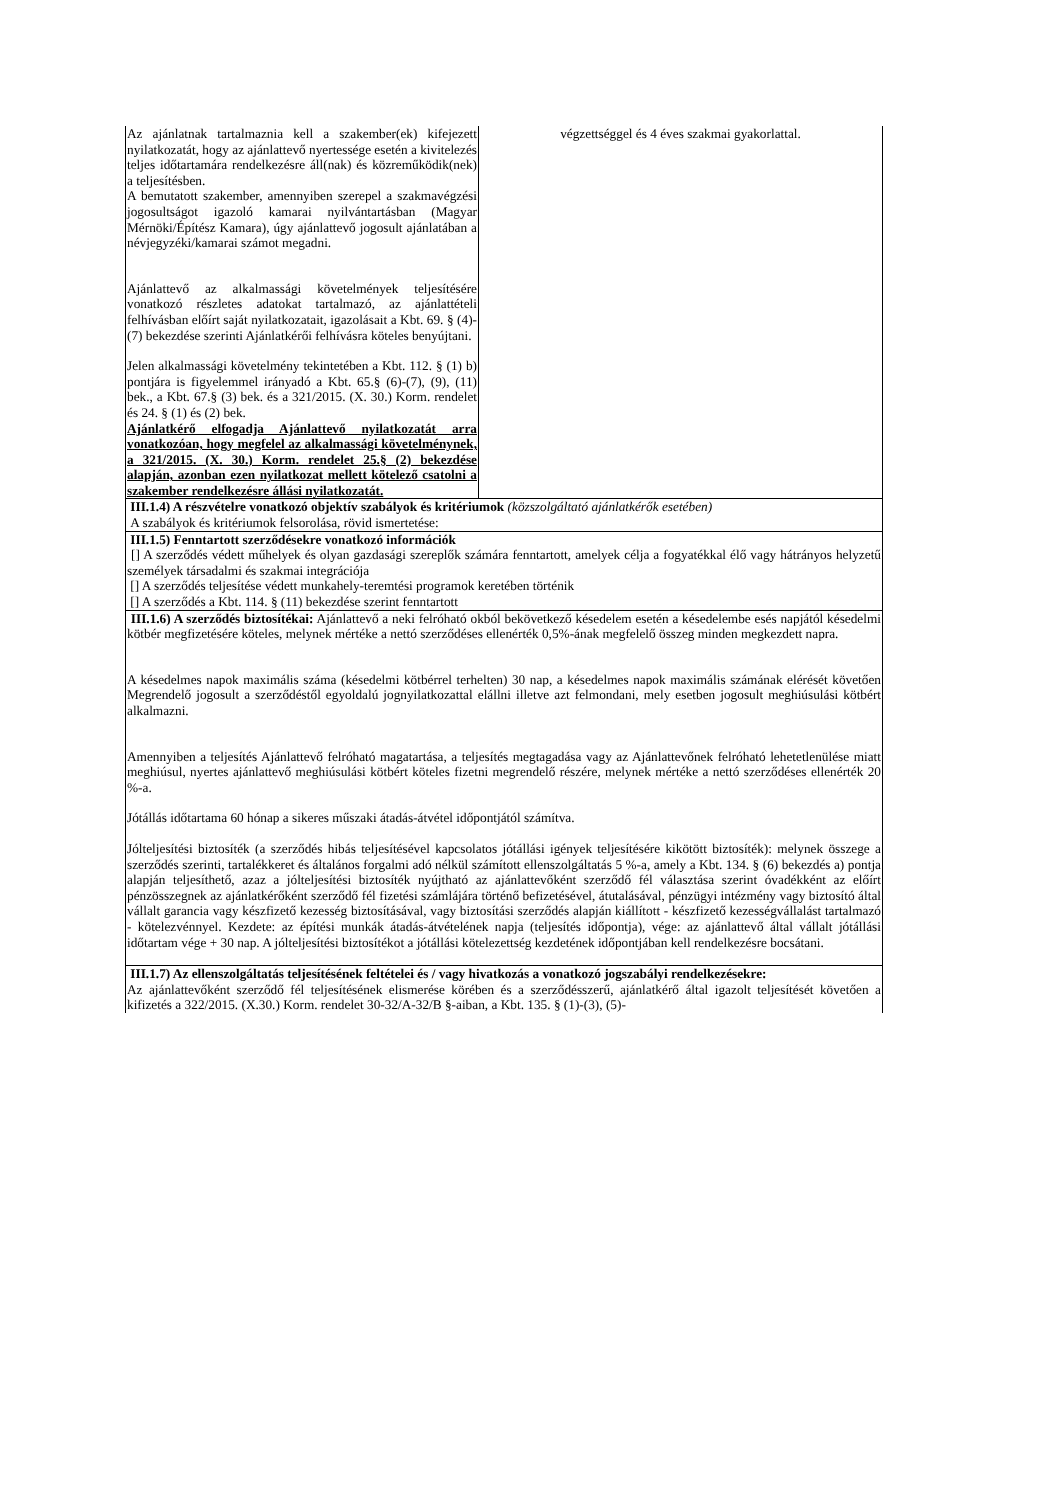| Az ajánlatnak tartalmaznia kell a szakember(ek) kifejezett nyilatkozatát, hogy az ajánlattevő nyertessége esetén a kivitelezés teljes időtartamára rendelkezésre áll(nak) és közreműködik(nek) a teljesítésben. A bemutatott szakember, amennyiben szerepel a szakmavégzési jogosultságot igazoló kamarai nyilvántartásban (Magyar Mérnöki/Építész Kamara), úgy ajánlattevő jogosult ajánlatában a névjegyzéki/kamarai számot megadni. Ajánlattevő az alkalmassági követelmények teljesítésére vonatkozó részletes adatokat tartalmazó, az ajánlattételi felhívásban előírt saját nyilatkozatait, igazolásait a Kbt. 69. § (4)-(7) bekezdése szerinti Ajánlatkérői felhívásra köteles benyújtani. Jelen alkalmassági követelmény tekintetében a Kbt. 112. § (1) b) pontjára is figyelemmel irányadó a Kbt. 65.§ (6)-(7), (9), (11) bek., a Kbt. 67.§ (3) bek. és a 321/2015. (X. 30.) Korm. rendelet és 24. § (1) és (2) bek. Ajánlatkérő elfogadja Ajánlattevő nyilatkozatát arra vonatkozóan, hogy megfelel az alkalmassági követelménynek, a 321/2015. (X. 30.) Korm. rendelet 25.§ (2) bekezdése alapján, azonban ezen nyilatkozat mellett kötelező csatolni a szakember rendelkezésre állási nyilatkozatát. | végzettséggel és 4 éves szakmai gyakorlattal. |
| III.1.4) A részvételre vonatkozó objektív szabályok és kritériumok (közszolgáltató ajánlatkérők esetében) A szabályok és kritériumok felsorolása, rövid ismertetése: | |
| III.1.5) Fenntartott szerződésekre vonatkozó információk [] A szerződés védett műhelyek és olyan gazdasági szereplők számára fenntartott, amelyek célja a fogyatékkal élő vagy hátrányos helyzetű személyek társadalmi és szakmai integrációja [] A szerződés teljesítése védett munkahely-teremtési programok keretében történik [] A szerződés a Kbt. 114. § (11) bekezdése szerint fenntartott | |
| III.1.6) A szerződés biztosítékai: Ajánlattevő a neki felróható okból bekövetkező késedelem esetén a késedelembe esés napjától késedelmi kötbér megfizetésére köteles, melynek mértéke a nettó szerződéses ellenérték 0,5%-ának megfelelő összeg minden megkezdett napra. A késedelmes napok maximális száma (késedelmi kötbérrel terhelten) 30 nap, a késedelmes napok maximális számának elérését követően Megrendelő jogosult a szerződéstől egyoldalú jognyilatkozattal elállni illetve azt felmondani, mely esetben jogosult meghiúsulási kötbért alkalmazni. Amennyiben a teljesítés Ajánlattevő felróható magatartása, a teljesítés megtagadása vagy az Ajánlattevőnek felróható lehetetlenülése miatt meghiúsul, nyertes ajánlattevő meghiúsulási kötbért köteles fizetni megrendelő részére, melynek mértéke a nettó szerződéses ellenérték 20 %-a. Jótállás időtartama 60 hónap a sikeres műszaki átadás-átvétel időpontjától számítva. Jólteljesítési biztosíték (a szerződés hibás teljesítésével kapcsolatos jótállási igények teljesítésére kikötött biztosíték): melynek összege a szerződés szerinti, tartalékkeret és általános forgalmi adó nélkül számított ellenszolgáltatás 5 %-a, amely a Kbt. 134. § (6) bekezdés a) pontja alapján teljesíthető, azaz a jólteljesítési biztosíték nyújtható az ajánlattevőként szerződő fél választása szerint óvadékként az előírt pénzösszegnek az ajánlatkérőként szerződő fél fizetési számlájára történő befizetésével, átutalásával, pénzügyi intézmény vagy biztosító által vállalt garancia vagy készfizető kezesség biztosításával, vagy biztosítási szerződés alapján kiállított - készfizető kezességvállalást tartalmazó - kötelezvénnyel. Kezdete: az építési munkák átadás-átvételének napja (teljesítés időpontja), vége: az ajánlattevő által vállalt jótállási időtartam vége + 30 nap. A jólteljesítési biztosítékot a jótállási kötelezettség kezdetének időpontjában kell rendelkezésre bocsátani. | |
| III.1.7) Az ellenszolgáltatás teljesítésének feltételei és / vagy hivatkozás a vonatkozó jogszabályi rendelkezésekre: Az ajánlattevőként szerződő fél teljesítésének elismerése körében és a szerződésszerű, ajánlatkérő által igazolt teljesítését követően a kifizetés a 322/2015. (X.30.) Korm. rendelet 30-32/A-32/B §-aiban, a Kbt. 135. § (1)-(3), (5)- | |